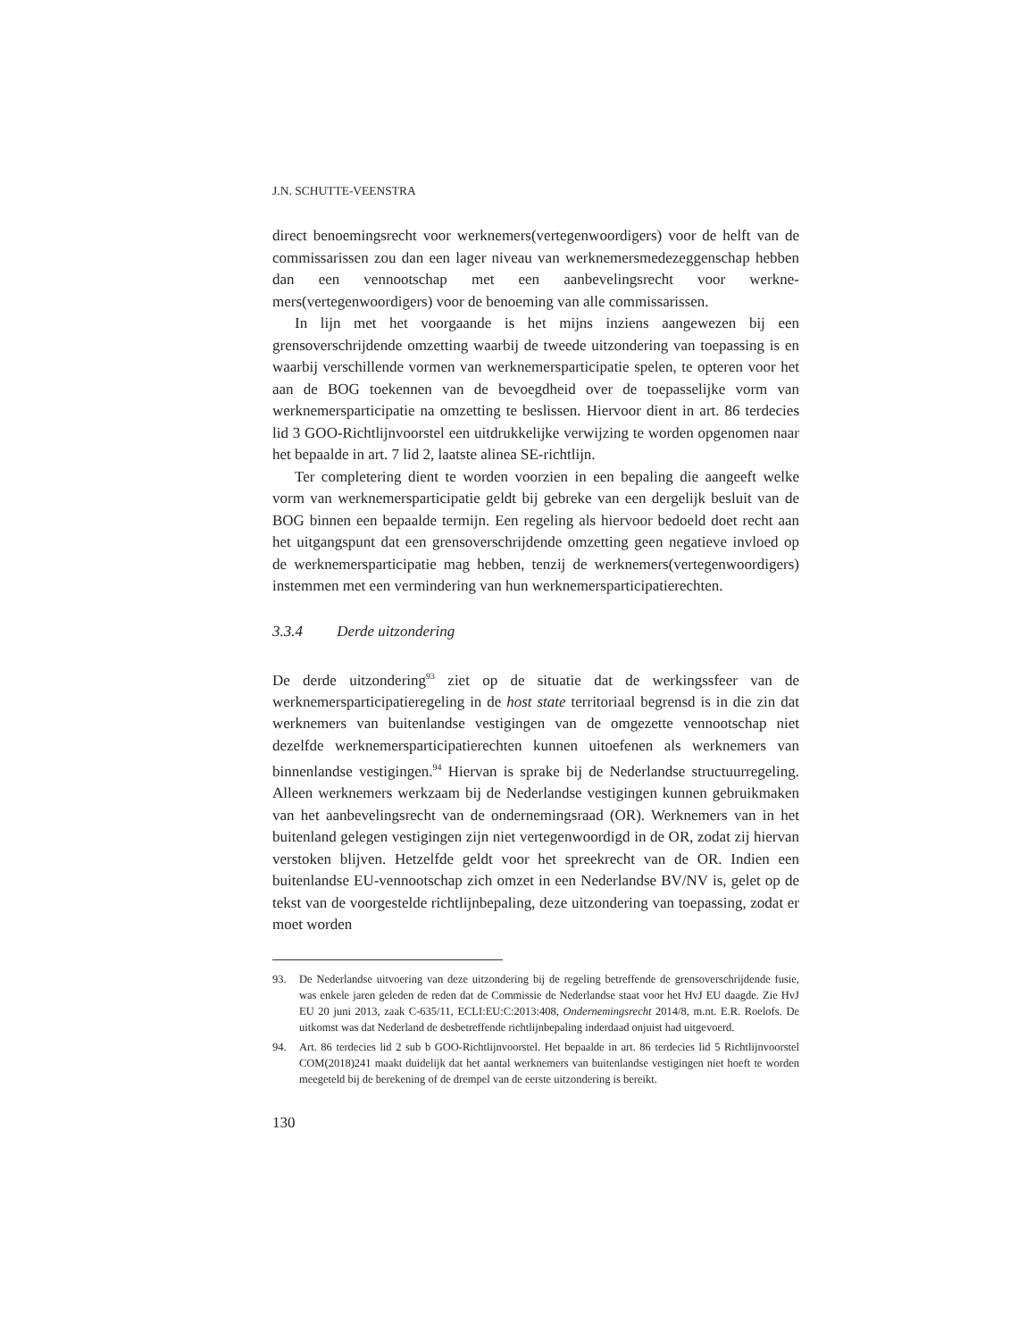J.N. SCHUTTE-VEENSTRA
direct benoemingsrecht voor werknemers(vertegenwoordigers) voor de helft van de commissarissen zou dan een lager niveau van werknemersmedezeggen­schap hebben dan een vennootschap met een aanbevelingsrecht voor werkne­mers(vertegenwoordigers) voor de benoeming van alle commissarissen.
In lijn met het voorgaande is het mijns inziens aangewezen bij een grensoverschrijdende omzetting waarbij de tweede uitzondering van toepassing is en waarbij verschillende vormen van werknemersparticipatie spelen, te opteren voor het aan de BOG toekennen van de bevoegdheid over de toepasselijke vorm van werknemersparticipatie na omzetting te beslissen. Hiervoor dient in art. 86 terdecies lid 3 GOO-Richtlijnvoorstel een uitdrukke­lijke verwijzing te worden opgenomen naar het bepaalde in art. 7 lid 2, laatste alinea SE-richtlijn.
Ter completering dient te worden voorzien in een bepaling die aangeeft welke vorm van werknemersparticipatie geldt bij gebreke van een dergelijk besluit van de BOG binnen een bepaalde termijn. Een regeling als hiervoor bedoeld doet recht aan het uitgangspunt dat een grensoverschrijdende omzet­ting geen negatieve invloed op de werknemersparticipatie mag hebben, tenzij de werknemers(vertegenwoordigers) instemmen met een vermindering van hun werknemersparticipatierechten.
3.3.4 Derde uitzondering
De derde uitzondering<sup>93</sup> ziet op de situatie dat de werkingssfeer van de werknemersparticipatieregeling in de host state territoriaal begrensd is in die zin dat werknemers van buitenlandse vestigingen van de omgezette vennoot­schap niet dezelfde werknemersparticipatierechten kunnen uitoefenen als werk­nemers van binnenlandse vestigingen.<sup>94</sup> Hiervan is sprake bij de Nederlandse structuurregeling. Alleen werknemers werkzaam bij de Nederlandse vestigin­gen kunnen gebruikmaken van het aanbevelingsrecht van de ondernemingsraad (OR). Werknemers van in het buitenland gelegen vestigingen zijn niet verte­genwoordigd in de OR, zodat zij hiervan verstoken blijven. Hetzelfde geldt voor het spreekrecht van de OR. Indien een buitenlandse EU-vennootschap zich omzet in een Nederlandse BV/NV is, gelet op de tekst van de voorgestelde richtlijnbepaling, deze uitzondering van toepassing, zodat er moet worden
93. De Nederlandse uitvoering van deze uitzondering bij de regeling betreffende de grensover­schrijdende fusie, was enkele jaren geleden de reden dat de Commissie de Nederlandse staat voor het HvJ EU daagde. Zie HvJ EU 20 juni 2013, zaak C-635/11, ECLI:EU:C:2013:408, Ondernemingsrecht 2014/8, m.nt. E.R. Roelofs. De uitkomst was dat Nederland de desbetreffende richtlijnbepaling inderdaad onjuist had uitgevoerd.
94. Art. 86 terdecies lid 2 sub b GOO-Richtlijnvoorstel. Het bepaalde in art. 86 terdecies lid 5 Richtlijnvoorstel COM(2018)241 maakt duidelijk dat het aantal werknemers van buiten­landse vestigingen niet hoeft te worden meegeteld bij de berekening of de drempel van de eerste uitzondering is bereikt.
130